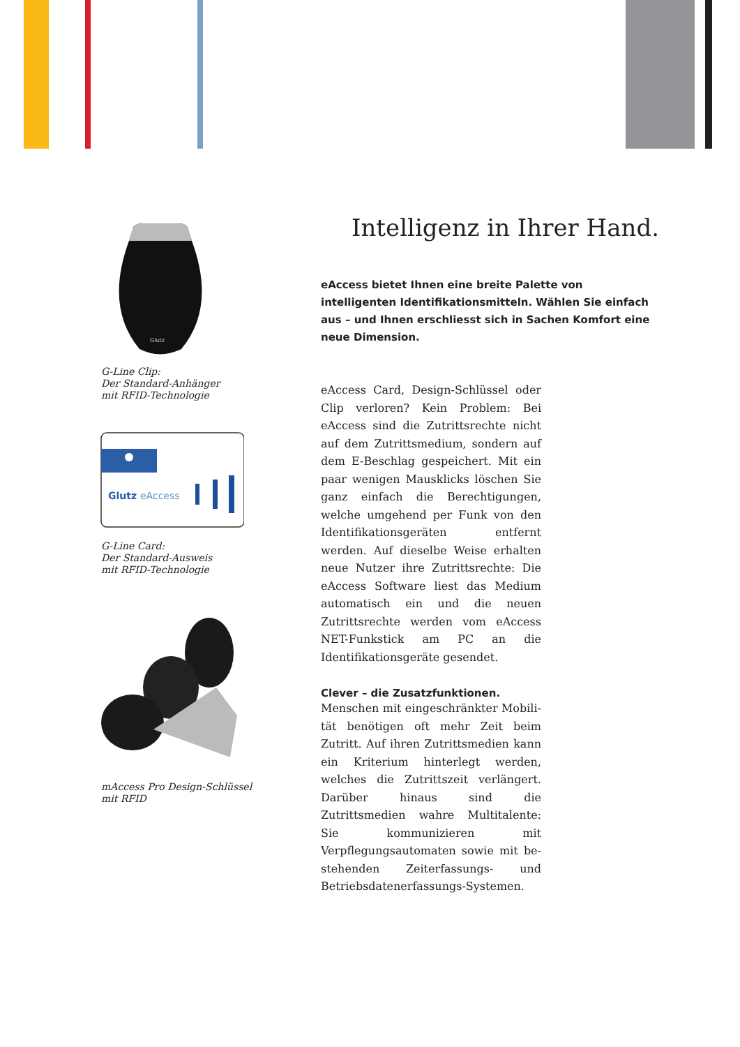Glutz
G-Line Clip:
Der Standard-Anhänger
mit RFID-Technologie
Glutz eAccess
G-Line Card:
Der Standard-Ausweis
mit RFID-Technologie
mAccess Pro Design-Schlüssel
mit RFID
Intelligenz in Ihrer Hand.
eAccess bietet Ihnen eine breite Palette von intelligenten Identifikationsmitteln. Wählen Sie einfach aus – und Ihnen erschliesst sich in Sachen Komfort eine neue Dimension.
eAccess Card, Design-Schlüssel oder Clip verloren? Kein Problem: Bei eAccess sind die Zutrittsrechte nicht auf dem Zutrittsmedium, sondern auf dem E-Beschlag gespeichert. Mit ein paar weni­gen Mausklicks löschen Sie ganz einfach die Berechtigungen, welche umgehend per Funk von den Identifikationsgeräten entfernt werden. Auf dieselbe Weise er­halten neue Nutzer ihre Zutrittsrechte: Die eAccess Software liest das Medium automatisch ein und die neuen Zutritts­rechte werden vom eAccess NET-Funk­stick am PC an die Identifikationsgeräte gesendet.
Clever – die Zusatzfunktionen.
Menschen mit eingeschränkter Mobili­tät benötigen oft mehr Zeit beim Zutritt. Auf ihren Zutrittsmedien kann ein Kriterium hinterlegt werden, welches die Zutrittszeit verlängert. Darüber hinaus sind die Zutrittsmedien wahre Multitalente: Sie kommunizieren mit Verpflegungsautomaten sowie mit be­stehenden Zeiterfassungs- und Betriebs­datenerfassungs-Systemen.